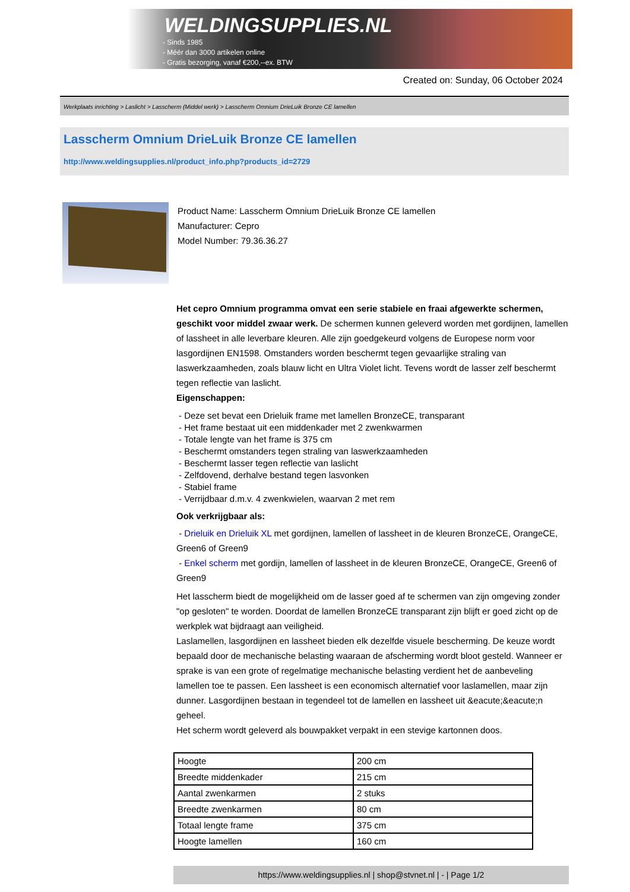WELDINGSUPPLIES.NL
- Sinds 1985
- Méér dan 3000 artikelen online
- Gratis bezorging, vanaf €200,--ex. BTW
Created on: Sunday, 06 October 2024
Werkplaats inrichting > Laslicht > Lasscherm (Middel werk) > Lasscherm Omnium DrieLuik Bronze CE lamellen
Lasscherm Omnium DrieLuik Bronze CE lamellen
http://www.weldingsupplies.nl/product_info.php?products_id=2729
Product Name: Lasscherm Omnium DrieLuik Bronze CE lamellen
Manufacturer: Cepro
Model Number: 79.36.36.27
Het cepro Omnium programma omvat een serie stabiele en fraai afgewerkte schermen, geschikt voor middel zwaar werk. De schermen kunnen geleverd worden met gordijnen, lamellen of lassheet in alle leverbare kleuren. Alle zijn goedgekeurd volgens de Europese norm voor lasgordijnen EN1598. Omstanders worden beschermt tegen gevaarlijke straling van laswerkzaamheden, zoals blauw licht en Ultra Violet licht. Tevens wordt de lasser zelf beschermt tegen reflectie van laslicht.
Eigenschappen:
- Deze set bevat een Drieluik frame met lamellen BronzeCE, transparant
- Het frame bestaat uit een middenkader met 2 zwenkwarmen
- Totale lengte van het frame is 375 cm
- Beschermt omstanders tegen straling van laswerkzaamheden
- Beschermt lasser tegen reflectie van laslicht
- Zelfdovend, derhalve bestand tegen lasvonken
- Stabiel frame
- Verrijdbaar d.m.v. 4 zwenkwielen, waarvan 2 met rem
Ook verkrijgbaar als:
- Drieluik en Drieluik XL met gordijnen, lamellen of lassheet in de kleuren BronzeCE, OrangeCE, Green6 of Green9
- Enkel scherm met gordijn, lamellen of lassheet in de kleuren BronzeCE, OrangeCE, Green6 of Green9
Het lasscherm biedt de mogelijkheid om de lasser goed af te schermen van zijn omgeving zonder "op gesloten" te worden. Doordat de lamellen BronzeCE transparant zijn blijft er goed zicht op de werkplek wat bijdraagt aan veiligheid.
Laslamellen, lasgordijnen en lassheet bieden elk dezelfde visuele bescherming. De keuze wordt bepaald door de mechanische belasting waaraan de afscherming wordt bloot gesteld. Wanneer er sprake is van een grote of regelmatige mechanische belasting verdient het de aanbeveling lamellen toe te passen. Een lassheet is een economisch alternatief voor laslamellen, maar zijn dunner. Lasgordijnen bestaan in tegendeel tot de lamellen en lassheet uit &eacute;&eacute;n geheel.
Het scherm wordt geleverd als bouwpakket verpakt in een stevige kartonnen doos.
| Hoogte | 200 cm |
| Breedte middenkader | 215 cm |
| Aantal zwenkarmen | 2 stuks |
| Breedte zwenkarmen | 80 cm |
| Totaal lengte frame | 375 cm |
| Hoogte lamellen | 160 cm |
https://www.weldingsupplies.nl | shop@stvnet.nl | - | Page 1/2